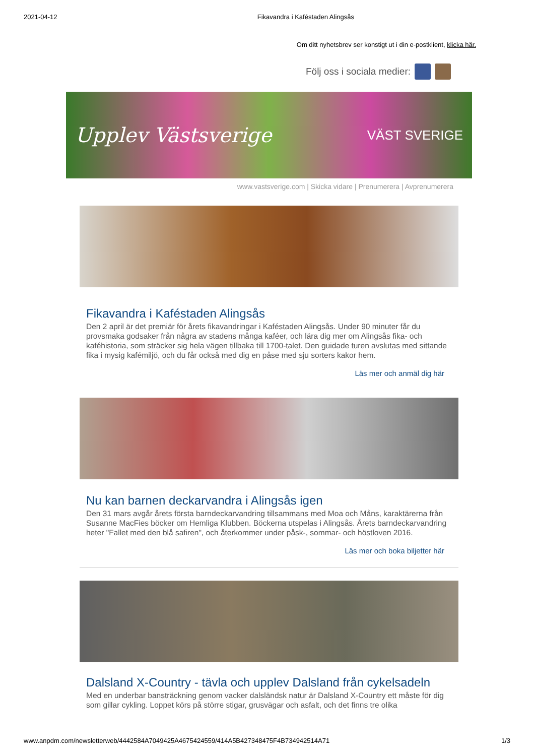2021-04-12 Fikavandra i Kaféstaden Alingsås
Om ditt nyhetsbrev ser konstigt ut i din e-postklient, klicka här.
Följ oss i sociala medier:
Upplev Västsverige VÄST SVERIGE
www.vastsverige.com | Skicka vidare | Prenumerera | Avprenumerera
Fikavandra i Kaféstaden Alingsås
Den 2 april är det premiär för årets fikavandringar i Kaféstaden Alingsås. Under 90 minuter får du provsmaka godsaker från några av stadens många kaféer, och lära dig mer om Alingsås fika- och kaféhistoria, som sträcker sig hela vägen tillbaka till 1700-talet. Den guidade turen avslutas med sittande fika i mysig kafémiljö, och du får också med dig en påse med sju sorters kakor hem.
Läs mer och anmäl dig här
Nu kan barnen deckarvandra i Alingsås igen
Den 31 mars avgår årets första barndeckarvandring tillsammans med Moa och Måns, karaktärerna från Susanne MacFies böcker om Hemliga Klubben. Böckerna utspelas i Alingsås. Årets barndeckarvandring heter "Fallet med den blå safiren", och återkommer under påsk-, sommar- och höstloven 2016.
Läs mer och boka biljetter här
Dalsland X-Country - tävla och upplev Dalsland från cykelsadeln
Med en underbar bansträckning genom vacker dalsländsk natur är Dalsland X-Country ett måste för dig som gillar cykling. Loppet körs på större stigar, grusvägar och asfalt, och det finns tre olika
www.anpdm.com/newsletterweb/4442584A7049425A4675424559/414A5B427348475F4B734942514A71 1/3